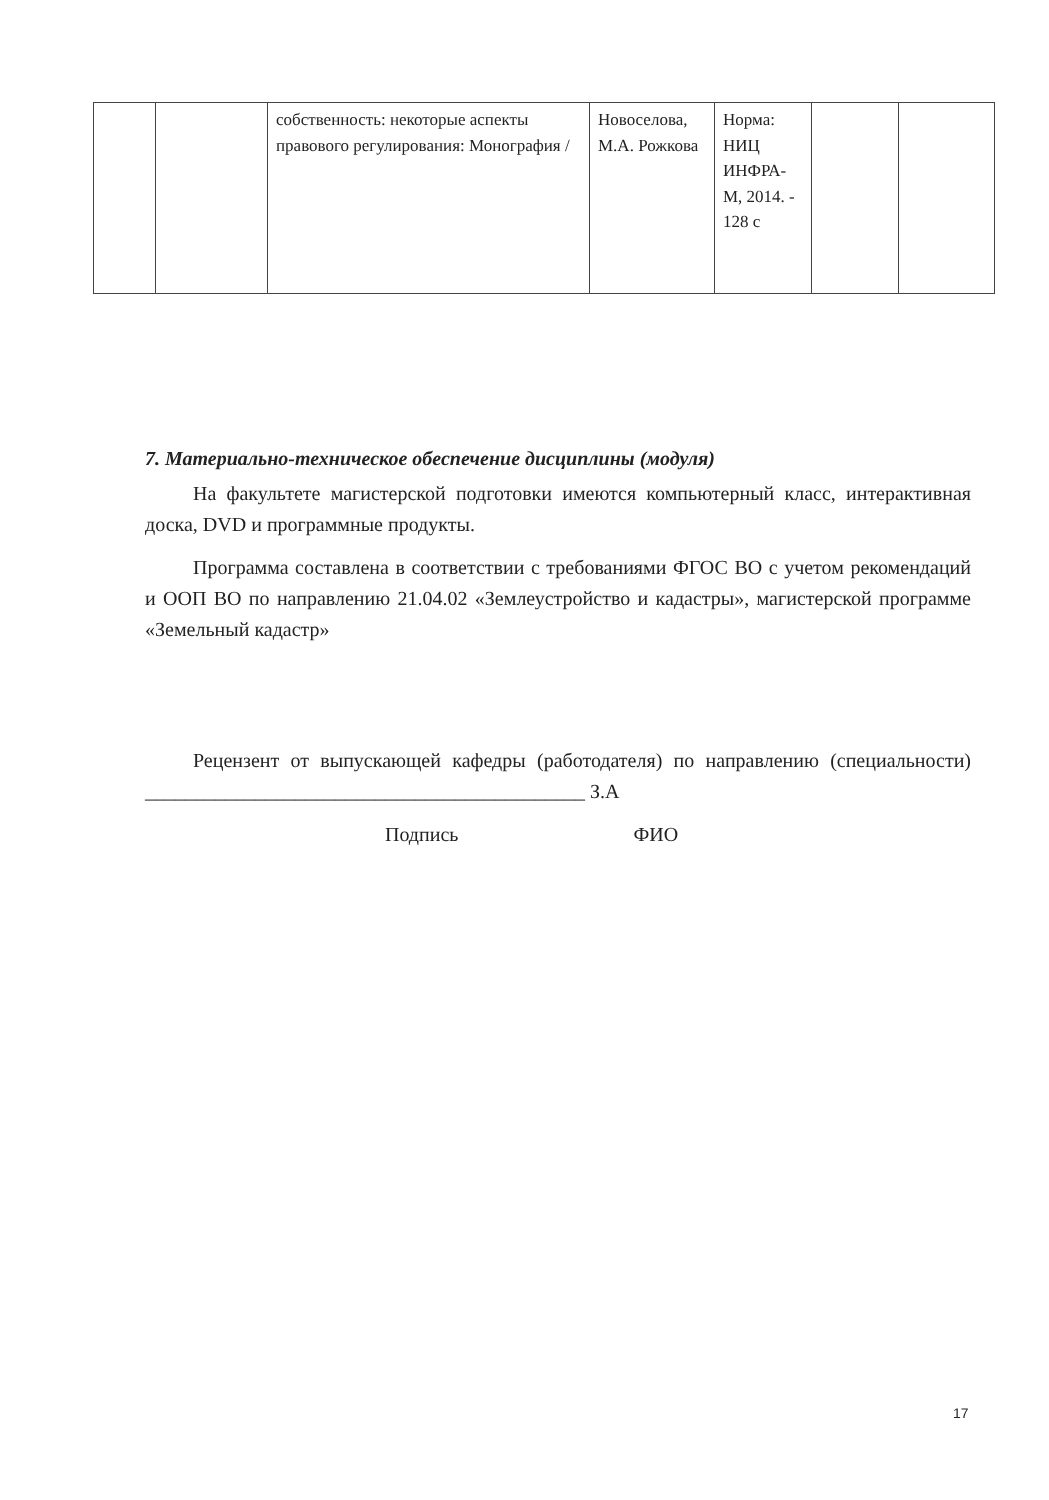| | | собственность: некоторые аспекты правового регулирования: Монография / | Новоселова, М.А. Рожкова | Норма: НИЦ ИНФРА-М, 2014. - 128 с | | |
7. Материально-техническое обеспечение дисциплины (модуля)
На факультете магистерской подготовки имеются компьютерный класс, интерактивная доска, DVD и программные продукты.
Программа составлена в соответствии с требованиями ФГОС ВО с учетом рекомендаций и ООП ВО по направлению 21.04.02 «Землеустройство и кадастры», магистерской программе «Земельный кадастр»
Рецензент от выпускающей кафедры (работодателя) по направлению (специальности) ____________________________________________ З.А
Подпись ФИО
17